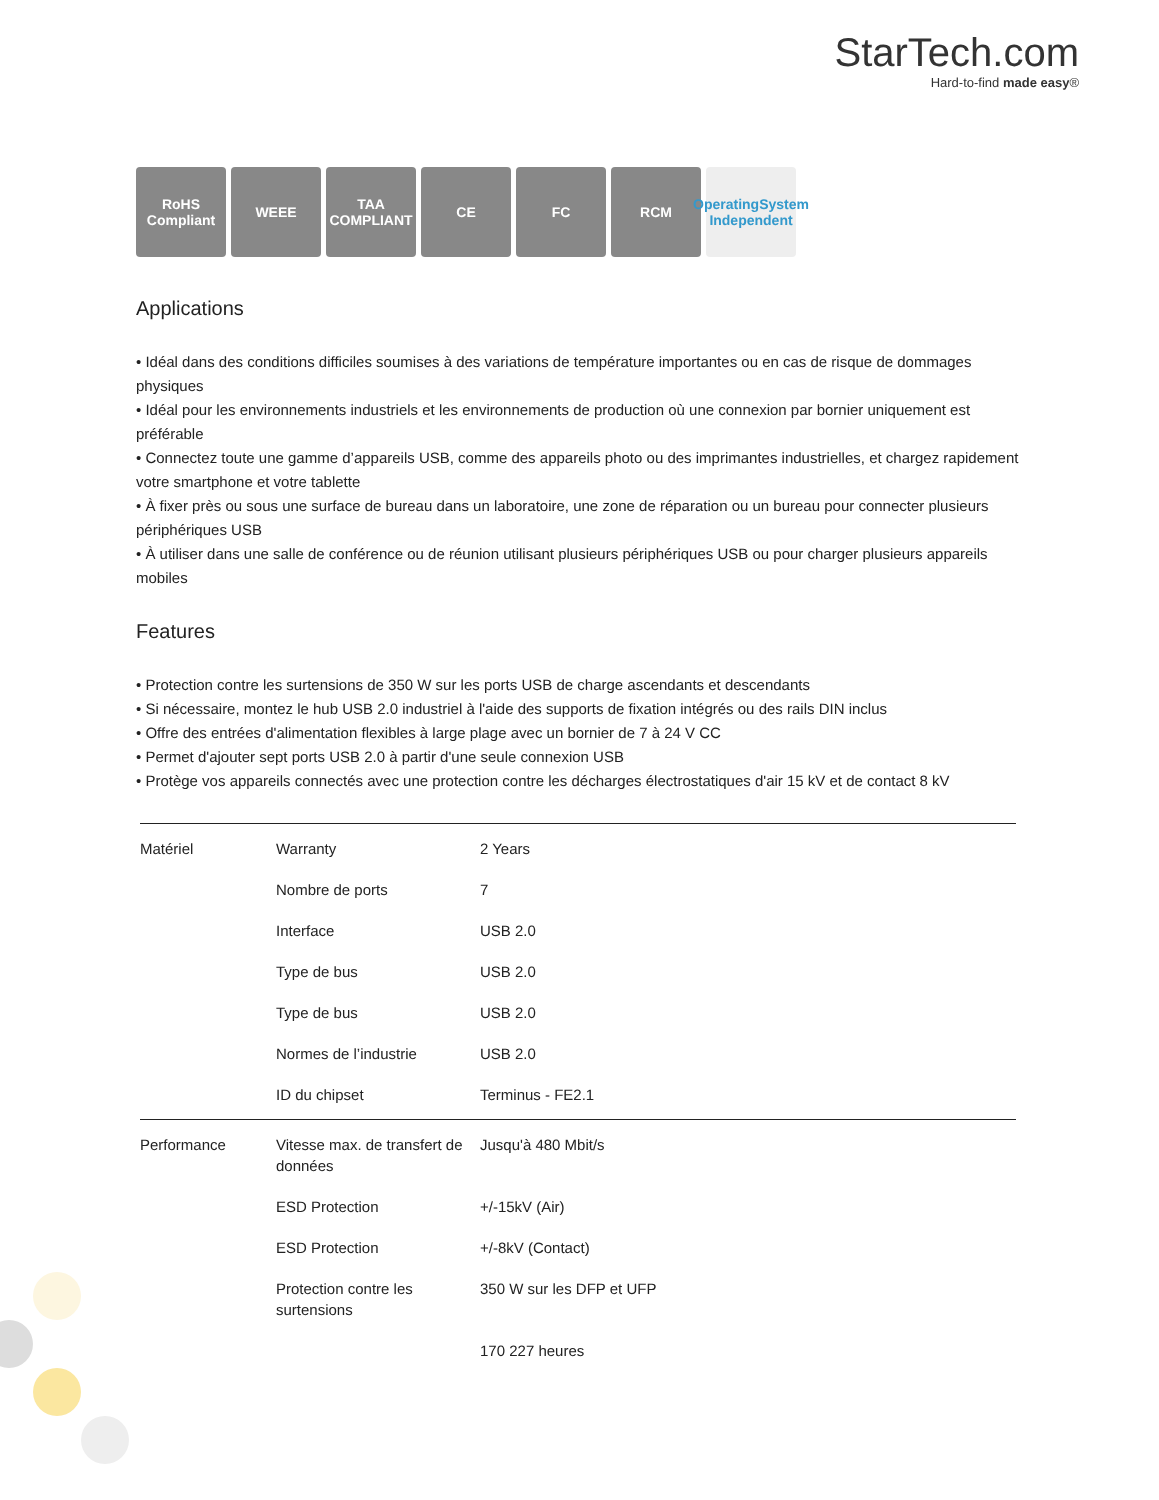StarTech.com
Hard-to-find made easy®
RoHS Compliant
WEEE TAA COMPLIANT
CE FC RCM OperatingSystem Independent
Applications
• Idéal dans des conditions difficiles soumises à des variations de température importantes ou en cas de risque de dommages physiques
• Idéal pour les environnements industriels et les environnements de production où une connexion par bornier uniquement est préférable
• Connectez toute une gamme d’appareils USB, comme des appareils photo ou des imprimantes industrielles, et chargez rapidement votre smartphone et votre tablette
• À fixer près ou sous une surface de bureau dans un laboratoire, une zone de réparation ou un bureau pour connecter plusieurs périphériques USB
• À utiliser dans une salle de conférence ou de réunion utilisant plusieurs périphériques USB ou pour charger plusieurs appareils mobiles
Features
• Protection contre les surtensions de 350 W sur les ports USB de charge ascendants et descendants
• Si nécessaire, montez le hub USB 2.0 industriel à l'aide des supports de fixation intégrés ou des rails DIN inclus
• Offre des entrées d'alimentation flexibles à large plage avec un bornier de 7 à 24 V CC
• Permet d'ajouter sept ports USB 2.0 à partir d'une seule connexion USB
• Protège vos appareils connectés avec une protection contre les décharges électrostatiques d'air 15 kV et de contact 8 kV
| Matériel | Warranty | 2 Years |
| | Nombre de ports | 7 |
| | Interface | USB 2.0 |
| | Type de bus | USB 2.0 |
| | Type de bus | USB 2.0 |
| | Normes de l’industrie | USB 2.0 |
| | ID du chipset | Terminus - FE2.1 |
| Performance | Vitesse max. de transfert de données | Jusqu'à 480 Mbit/s |
| | ESD Protection | +/-15kV (Air) |
| | ESD Protection | +/-8kV (Contact) |
| | Protection contre les surtensions | 350 W sur les DFP et UFP |
| | | 170 227 heures |